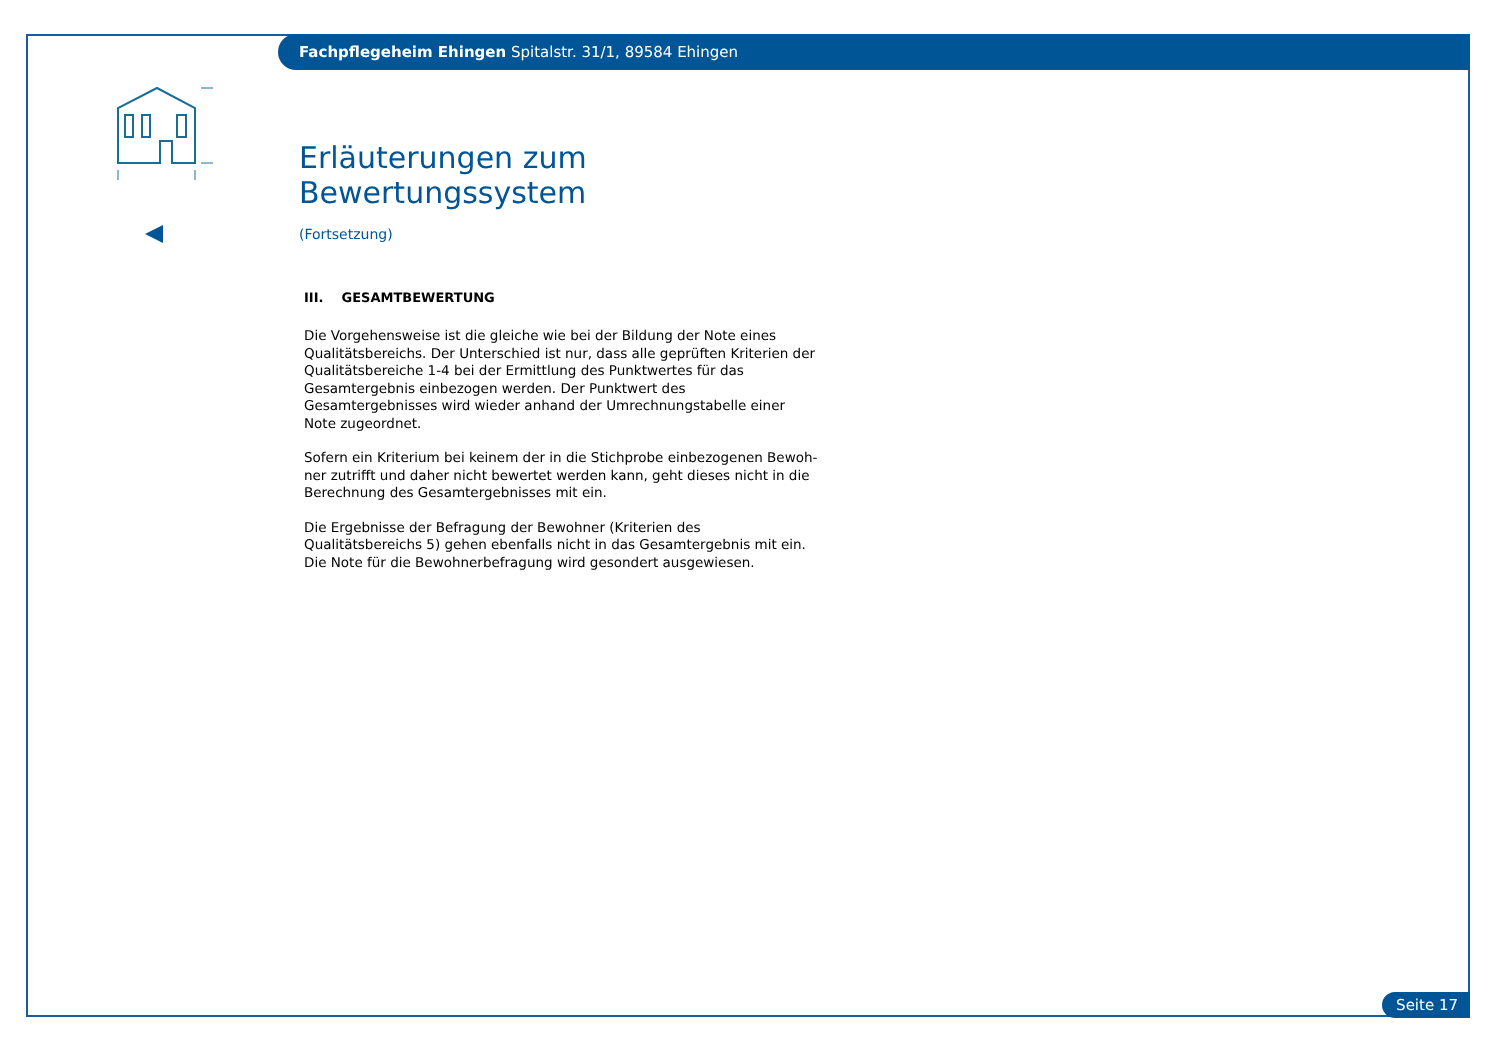Fachpflegeheim Ehingen Spitalstr. 31/1, 89584 Ehingen
Erläuterungen zum Bewertungssystem
(Fortsetzung)
III. GESAMTBEWERTUNG
Die Vorgehensweise ist die gleiche wie bei der Bildung der Note eines Quali­tätsbereichs. Der Unterschied ist nur, dass alle geprüften Kriterien der Quali­tätsbereiche 1-4 bei der Ermittlung des Punktwertes für das Gesamtergebnis einbezogen werden. Der Punktwert des Gesamtergebnisses wird wieder anhand der Umrechnungstabelle einer Note zugeordnet.
Sofern ein Kriterium bei keinem der in die Stichprobe einbezogenen Bewoh­ner zutrifft und daher nicht bewertet werden kann, geht dieses nicht in die Berechnung des Gesamtergebnisses mit ein.
Die Ergebnisse der Befragung der Bewohner (Kriterien des Qualitätsbereichs 5) gehen ebenfalls nicht in das Gesamtergebnis mit ein. Die Note für die Bewohnerbefragung wird gesondert ausgewiesen.
Seite 17